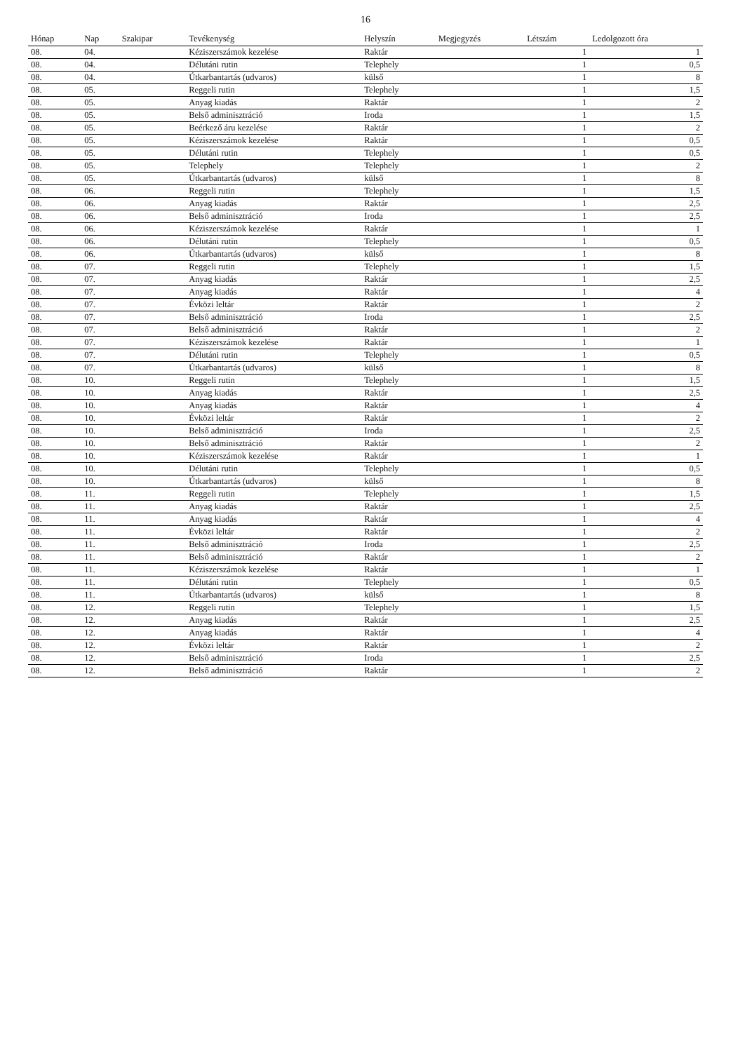16
| Hónap | Nap | Szakipar | Tevékenység | Helyszín | Megjegyzés | Létszám | Ledolgozott óra |
| --- | --- | --- | --- | --- | --- | --- | --- |
| 08. | 04. | | Kéziszerszámok kezelése | Raktár | | 1 | 1 |
| 08. | 04. | | Délutáni rutin | Telephely | | 1 | 0,5 |
| 08. | 04. | | Útkarbantartás (udvaros) | külső | | 1 | 8 |
| 08. | 05. | | Reggeli rutin | Telephely | | 1 | 1,5 |
| 08. | 05. | | Anyag kiadás | Raktár | | 1 | 2 |
| 08. | 05. | | Belső adminisztráció | Iroda | | 1 | 1,5 |
| 08. | 05. | | Beérkező áru kezelése | Raktár | | 1 | 2 |
| 08. | 05. | | Kéziszerszámok kezelése | Raktár | | 1 | 0,5 |
| 08. | 05. | | Délutáni rutin | Telephely | | 1 | 0,5 |
| 08. | 05. | | Telephely | Telephely | | 1 | 2 |
| 08. | 05. | | Útkarbantartás (udvaros) | külső | | 1 | 8 |
| 08. | 06. | | Reggeli rutin | Telephely | | 1 | 1,5 |
| 08. | 06. | | Anyag kiadás | Raktár | | 1 | 2,5 |
| 08. | 06. | | Belső adminisztráció | Iroda | | 1 | 2,5 |
| 08. | 06. | | Kéziszerszámok kezelése | Raktár | | 1 | 1 |
| 08. | 06. | | Délutáni rutin | Telephely | | 1 | 0,5 |
| 08. | 06. | | Útkarbantartás (udvaros) | külső | | 1 | 8 |
| 08. | 07. | | Reggeli rutin | Telephely | | 1 | 1,5 |
| 08. | 07. | | Anyag kiadás | Raktár | | 1 | 2,5 |
| 08. | 07. | | Anyag kiadás | Raktár | | 1 | 4 |
| 08. | 07. | | Évközi leltár | Raktár | | 1 | 2 |
| 08. | 07. | | Belső adminisztráció | Iroda | | 1 | 2,5 |
| 08. | 07. | | Belső adminisztráció | Raktár | | 1 | 2 |
| 08. | 07. | | Kéziszerszámok kezelése | Raktár | | 1 | 1 |
| 08. | 07. | | Délutáni rutin | Telephely | | 1 | 0,5 |
| 08. | 07. | | Útkarbantartás (udvaros) | külső | | 1 | 8 |
| 08. | 10. | | Reggeli rutin | Telephely | | 1 | 1,5 |
| 08. | 10. | | Anyag kiadás | Raktár | | 1 | 2,5 |
| 08. | 10. | | Anyag kiadás | Raktár | | 1 | 4 |
| 08. | 10. | | Évközi leltár | Raktár | | 1 | 2 |
| 08. | 10. | | Belső adminisztráció | Iroda | | 1 | 2,5 |
| 08. | 10. | | Belső adminisztráció | Raktár | | 1 | 2 |
| 08. | 10. | | Kéziszerszámok kezelése | Raktár | | 1 | 1 |
| 08. | 10. | | Délutáni rutin | Telephely | | 1 | 0,5 |
| 08. | 10. | | Útkarbantartás (udvaros) | külső | | 1 | 8 |
| 08. | 11. | | Reggeli rutin | Telephely | | 1 | 1,5 |
| 08. | 11. | | Anyag kiadás | Raktár | | 1 | 2,5 |
| 08. | 11. | | Anyag kiadás | Raktár | | 1 | 4 |
| 08. | 11. | | Évközi leltár | Raktár | | 1 | 2 |
| 08. | 11. | | Belső adminisztráció | Iroda | | 1 | 2,5 |
| 08. | 11. | | Belső adminisztráció | Raktár | | 1 | 2 |
| 08. | 11. | | Kéziszerszámok kezelése | Raktár | | 1 | 1 |
| 08. | 11. | | Délutáni rutin | Telephely | | 1 | 0,5 |
| 08. | 11. | | Útkarbantartás (udvaros) | külső | | 1 | 8 |
| 08. | 12. | | Reggeli rutin | Telephely | | 1 | 1,5 |
| 08. | 12. | | Anyag kiadás | Raktár | | 1 | 2,5 |
| 08. | 12. | | Anyag kiadás | Raktár | | 1 | 4 |
| 08. | 12. | | Évközi leltár | Raktár | | 1 | 2 |
| 08. | 12. | | Belső adminisztráció | Iroda | | 1 | 2,5 |
| 08. | 12. | | Belső adminisztráció | Raktár | | 1 | 2 |